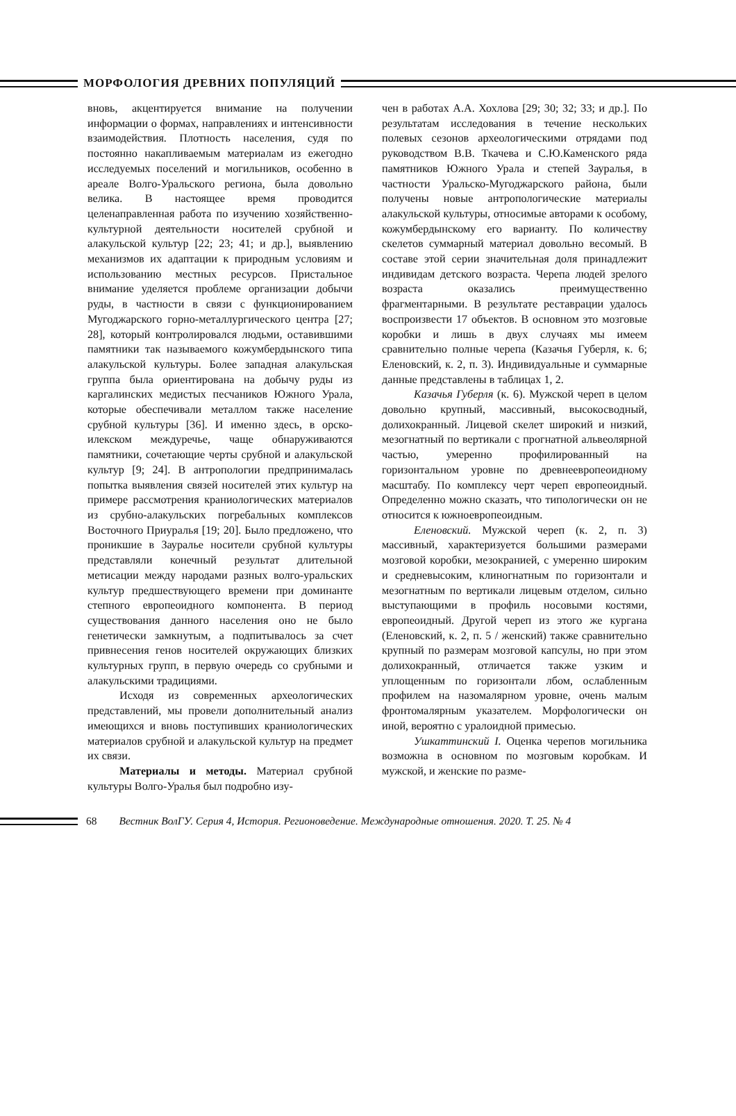МОРФОЛОГИЯ ДРЕВНИХ ПОПУЛЯЦИЙ
вновь, акцентируется внимание на получении информации о формах, направлениях и интенсивности взаимодействия. Плотность населения, судя по постоянно накапливаемым материалам из ежегодно исследуемых поселений и могильников, особенно в ареале Волго-Уральского региона, была довольно велика. В настоящее время проводится целенаправленная работа по изучению хозяйственно-культурной деятельности носителей срубной и алакульской культур [22; 23; 41; и др.], выявлению механизмов их адаптации к природным условиям и использованию местных ресурсов. Пристальное внимание уделяется проблеме организации добычи руды, в частности в связи с функционированием Мугоджарского горно-металлургического центра [27; 28], который контролировался людьми, оставившими памятники так называемого кожумбердынского типа алакульской культуры. Более западная алакульская группа была ориентирована на добычу руды из каргалинских медистых песчаников Южного Урала, которые обеспечивали металлом также население срубной культуры [36]. И именно здесь, в орско-илекском междуречье, чаще обнаруживаются памятники, сочетающие черты срубной и алакульской культур [9; 24]. В антропологии предпринималась попытка выявления связей носителей этих культур на примере рассмотрения краниологических материалов из срубно-алакульских погребальных комплексов Восточного Приуралья [19; 20]. Было предложено, что проникшие в Зауралье носители срубной культуры представляли конечный результат длительной метисации между народами разных волго-уральских культур предшествующего времени при доминанте степного европеоидного компонента. В период существования данного населения оно не было генетически замкнутым, а подпитывалось за счет привнесения генов носителей окружающих близких культурных групп, в первую очередь со срубными и алакульскими традициями.
Исходя из современных археологических представлений, мы провели дополнительный анализ имеющихся и вновь поступивших краниологических материалов срубной и алакульской культур на предмет их связи.
Материалы и методы. Материал срубной культуры Волго-Уралья был подробно изу-
чен в работах А.А. Хохлова [29; 30; 32; 33; и др.]. По результатам исследования в течение нескольких полевых сезонов археологическими отрядами под руководством В.В. Ткачева и С.Ю.Каменского ряда памятников Южного Урала и степей Зауралья, в частности Уральско-Мугоджарского района, были получены новые антропологические материалы алакульской культуры, относимые авторами к особому, кожумбердынскому его варианту. По количеству скелетов суммарный материал довольно весомый. В составе этой серии значительная доля принадлежит индивидам детского возраста. Черепа людей зрелого возраста оказались преимущественно фрагментарными. В результате реставрации удалось воспроизвести 17 объектов. В основном это мозговые коробки и лишь в двух случаях мы имеем сравнительно полные черепа (Казачья Губерля, к. 6; Еленовский, к. 2, п. 3). Индивидуальные и суммарные данные представлены в таблицах 1, 2.
Казачья Губерля (к. 6). Мужской череп в целом довольно крупный, массивный, высокосводный, долихокранный. Лицевой скелет широкий и низкий, мезогнатный по вертикали с прогнатной альвеолярной частью, умеренно профилированный на горизонтальном уровне по древнеевропеоидному масштабу. По комплексу черт череп европеоидный. Определенно можно сказать, что типологически он не относится к южноевропеоидным.
Еленовский. Мужской череп (к. 2, п. 3) массивный, характеризуется большими размерами мозговой коробки, мезокранией, с умеренно широким и средневысоким, клиногнатным по горизонтали и мезогнатным по вертикали лицевым отделом, сильно выступающими в профиль носовыми костями, европеоидный. Другой череп из этого же кургана (Еленовский, к. 2, п. 5 / женский) также сравнительно крупный по размерам мозговой капсулы, но при этом долихокранный, отличается также узким и уплощенным по горизонтали лбом, ослабленным профилем на назомалярном уровне, очень малым фронтомалярным указателем. Морфологически он иной, вероятно с уралоидной примесью.
Ушкаттинский I. Оценка черепов могильника возможна в основном по мозговым коробкам. И мужской, и женские по разме-
68 Вестник ВолГУ. Серия 4, История. Регионоведение. Международные отношения. 2020. Т. 25. № 4